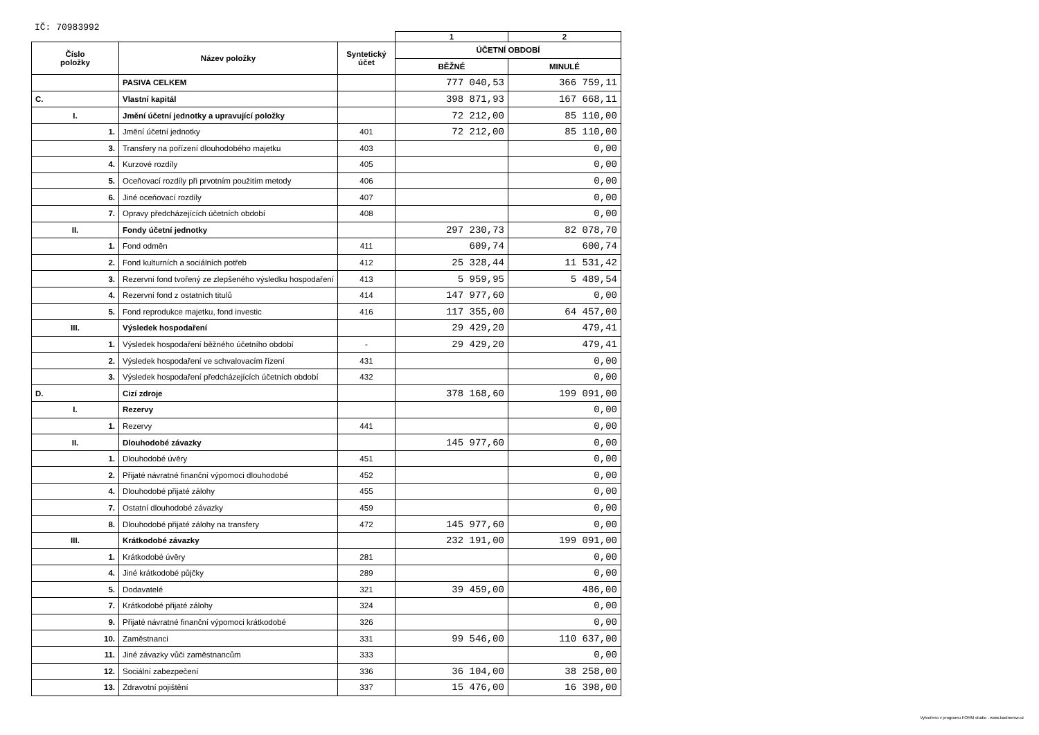IČ: 70983992
| | | | 1 | 2 |
| Číslo položky | Název položky | Syntetický účet | ÚČETNÍ OBDOBÍ | |
| | | | BĚŽNÉ | MINULÉ |
| | PASIVA CELKEM | | 777 040,53 | 366 759,11 |
| C. | Vlastní kapitál | | 398 871,93 | 167 668,11 |
| I. | Jmění účetní jednotky a upravující položky | | 72 212,00 | 85 110,00 |
| 1. | Jmění účetní jednotky | 401 | 72 212,00 | 85 110,00 |
| 3. | Transfery na pořízení dlouhodobého majetku | 403 | | 0,00 |
| 4. | Kurzové rozdíly | 405 | | 0,00 |
| 5. | Oceňovací rozdíly při prvotním použitím metody | 406 | | 0,00 |
| 6. | Jiné oceňovací rozdíly | 407 | | 0,00 |
| 7. | Opravy předcházejících účetních období | 408 | | 0,00 |
| II. | Fondy účetní jednotky | | 297 230,73 | 82 078,70 |
| 1. | Fond odměn | 411 | 609,74 | 600,74 |
| 2. | Fond kulturních a sociálních potřeb | 412 | 25 328,44 | 11 531,42 |
| 3. | Rezervní fond tvořený ze zlepšeného výsledku hospodaření | 413 | 5 959,95 | 5 489,54 |
| 4. | Rezervní fond z ostatních titulů | 414 | 147 977,60 | 0,00 |
| 5. | Fond reprodukce majetku, fond investic | 416 | 117 355,00 | 64 457,00 |
| III. | Výsledek hospodaření | | 29 429,20 | 479,41 |
| 1. | Výsledek hospodaření běžného účetního období | - | 29 429,20 | 479,41 |
| 2. | Výsledek hospodaření ve schvalovacím řízení | 431 | | 0,00 |
| 3. | Výsledek hospodaření předcházejících účetních období | 432 | | 0,00 |
| D. | Cizí zdroje | | 378 168,60 | 199 091,00 |
| I. | Rezervy | | | 0,00 |
| 1. | Rezervy | 441 | | 0,00 |
| II. | Dlouhodobé závazky | | 145 977,60 | 0,00 |
| 1. | Dlouhodobé úvěry | 451 | | 0,00 |
| 2. | Přijaté návratné finanční výpomoci dlouhodobé | 452 | | 0,00 |
| 4. | Dlouhodobé přijaté zálohy | 455 | | 0,00 |
| 7. | Ostatní dlouhodobé závazky | 459 | | 0,00 |
| 8. | Dlouhodobé přijaté zálohy na transfery | 472 | 145 977,60 | 0,00 |
| III. | Krátkodobé závazky | | 232 191,00 | 199 091,00 |
| 1. | Krátkodobé úvěry | 281 | | 0,00 |
| 4. | Jiné krátkodobé půjčky | 289 | | 0,00 |
| 5. | Dodavatelé | 321 | 39 459,00 | 486,00 |
| 7. | Krátkodobé přijaté zálohy | 324 | | 0,00 |
| 9. | Přijaté návratné finanční výpomoci krátkodobé | 326 | | 0,00 |
| 10. | Zaměstnanci | 331 | 99 546,00 | 110 637,00 |
| 11. | Jiné závazky vůči zaměstnancům | 333 | | 0,00 |
| 12. | Sociální zabezpečení | 336 | 36 104,00 | 38 258,00 |
| 13. | Zdravotní pojištění | 337 | 15 476,00 | 16 398,00 |
Vytvořeno v programu FORM studio - www.kastnersw.cz